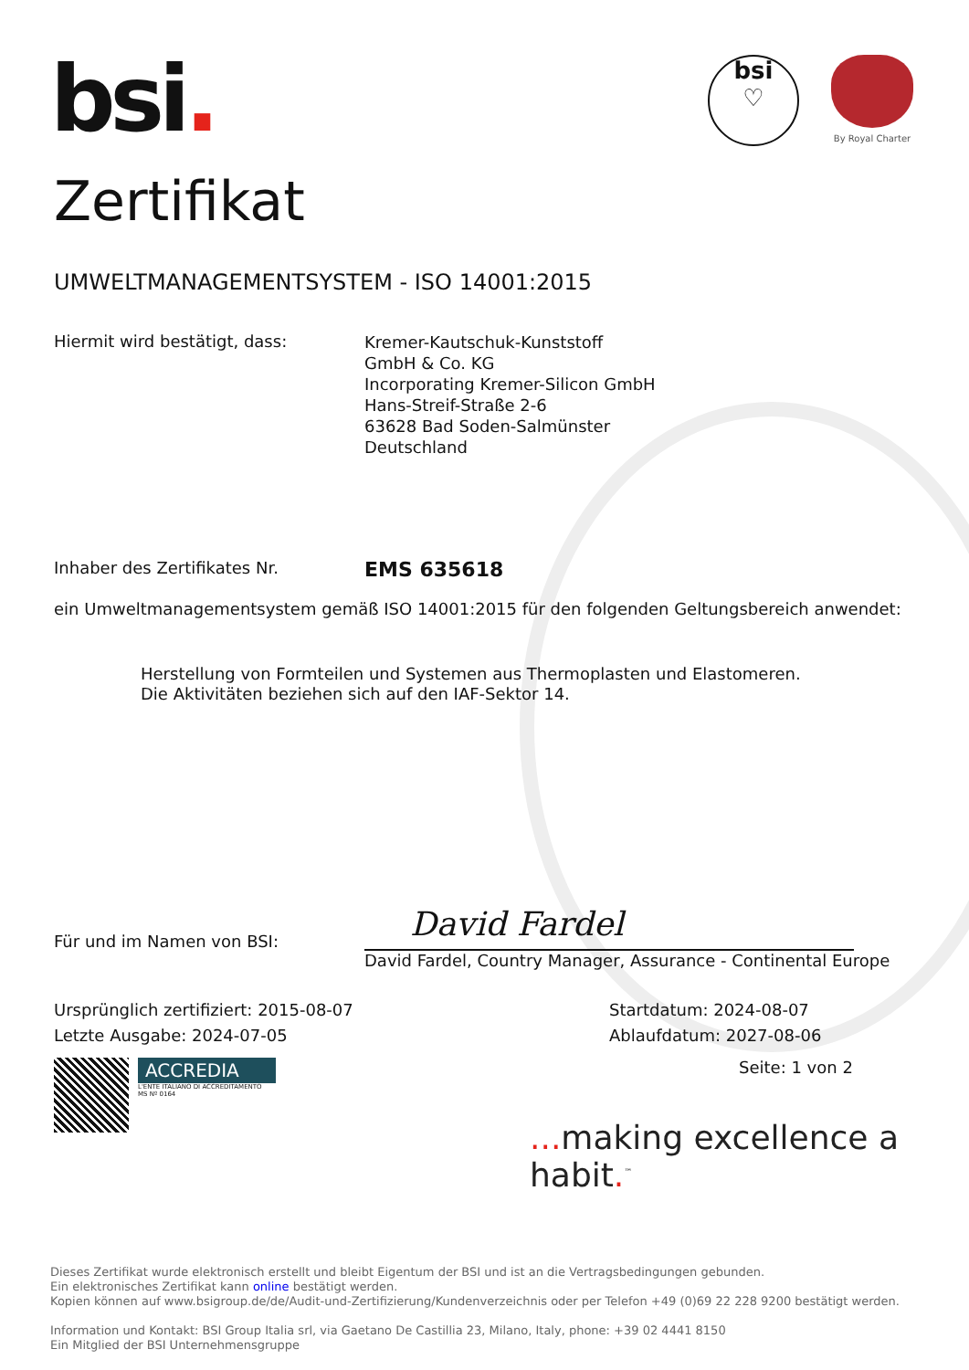bsi.
bsi
♡
By Royal Charter
Zertifikat
UMWELTMANAGEMENTSYSTEM - ISO 14001:2015
Hiermit wird bestätigt, dass:
Kremer-Kautschuk-Kunststoff
GmbH & Co. KG
Incorporating Kremer-Silicon GmbH
Hans-Streif-Straße 2-6
63628 Bad Soden-Salmünster
Deutschland
Inhaber des Zertifikates Nr.
EMS 635618
ein Umweltmanagementsystem gemäß ISO 14001:2015 für den folgenden Geltungsbereich anwendet:
Herstellung von Formteilen und Systemen aus Thermoplasten und Elastomeren.
Die Aktivitäten beziehen sich auf den IAF-Sektor 14.
Für und im Namen von BSI:
David Fardel
David Fardel, Country Manager, Assurance - Continental Europe
Ursprünglich zertifiziert: 2015-08-07
Letzte Ausgabe: 2024-07-05
Startdatum: 2024-08-07
Ablaufdatum: 2027-08-06
ACCREDIA
L'ENTE ITALIANO DI ACCREDITAMENTO
MS Nº 0164
Seite: 1 von 2
... making excellence a habit.<sup>™</sup>
Dieses Zertifikat wurde elektronisch erstellt und bleibt Eigentum der BSI und ist an die Vertragsbedingungen gebunden.
Ein elektronisches Zertifikat kann online bestätigt werden.
Kopien können auf www.bsigroup.de/de/Audit-und-Zertifizierung/Kundenverzeichnis oder per Telefon +49 (0)69 22 228 9200 bestätigt werden.
Information und Kontakt: BSI Group Italia srl, via Gaetano De Castillia 23, Milano, Italy, phone: +39 02 4441 8150
Ein Mitglied der BSI Unternehmensgruppe